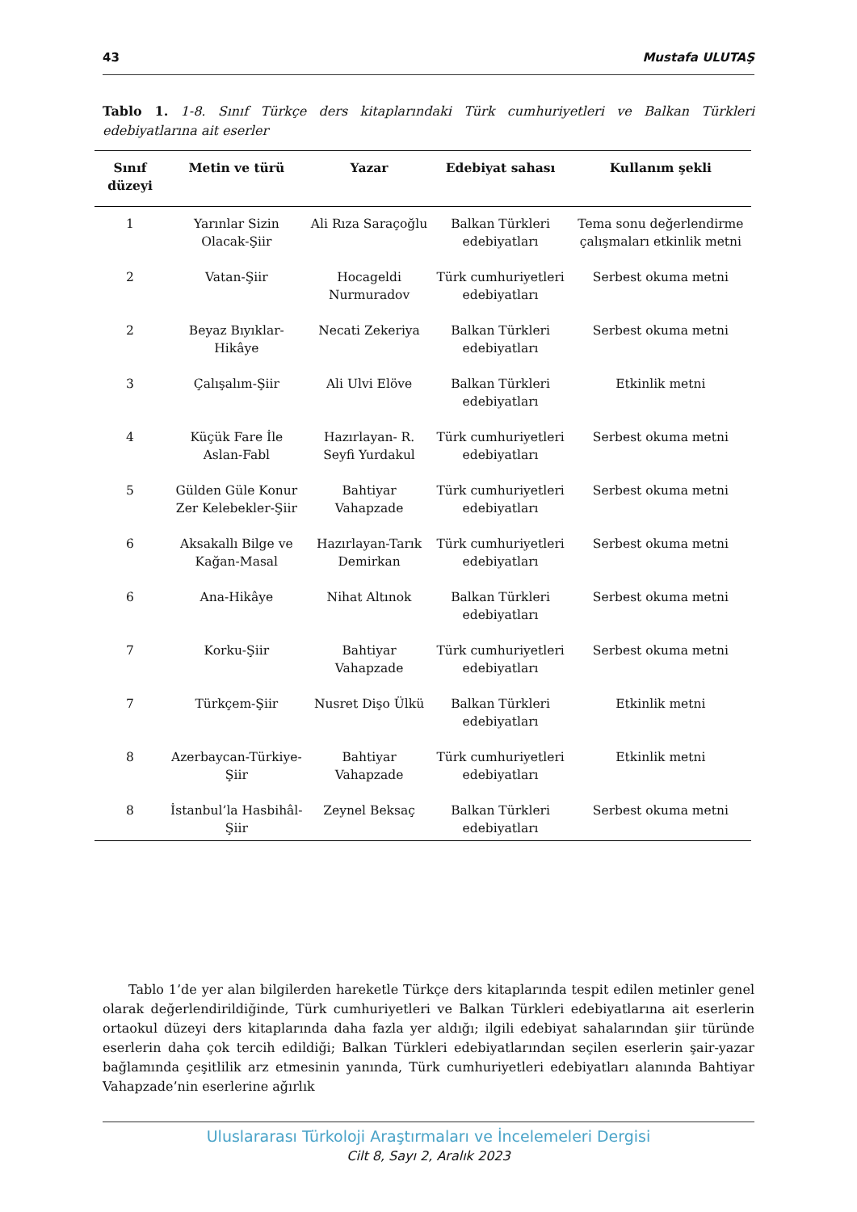43 Mustafa ULUTAŞ
Tablo 1. 1-8. Sınıf Türkçe ders kitaplarındaki Türk cumhuriyetleri ve Balkan Türkleri edebiyatlarına ait eserler
| Sınıf düzeyi | Metin ve türü | Yazar | Edebiyat sahası | Kullanım şekli |
| --- | --- | --- | --- | --- |
| 1 | Yarınlar Sizin Olacak-Şiir | Ali Rıza Saraçoğlu | Balkan Türkleri edebiyatları | Tema sonu değerlendirme çalışmaları etkinlik metni |
| 2 | Vatan-Şiir | Hocageldi Nurmuradov | Türk cumhuriyetleri edebiyatları | Serbest okuma metni |
| 2 | Beyaz Bıyıklar-Hikâye | Necati Zekeriya | Balkan Türkleri edebiyatları | Serbest okuma metni |
| 3 | Çalışalım-Şiir | Ali Ulvi Elöve | Balkan Türkleri edebiyatları | Etkinlik metni |
| 4 | Küçük Fare İle Aslan-Fabl | Hazırlayan- R. Seyfi Yurdakul | Türk cumhuriyetleri edebiyatları | Serbest okuma metni |
| 5 | Gülden Güle Konur Zer Kelebekler-Şiir | Bahtiyar Vahapzade | Türk cumhuriyetleri edebiyatları | Serbest okuma metni |
| 6 | Aksakallı Bilge ve Kağan-Masal | Hazırlayan-Tarık Demirkan | Türk cumhuriyetleri edebiyatları | Serbest okuma metni |
| 6 | Ana-Hikâye | Nihat Altınok | Balkan Türkleri edebiyatları | Serbest okuma metni |
| 7 | Korku-Şiir | Bahtiyar Vahapzade | Türk cumhuriyetleri edebiyatları | Serbest okuma metni |
| 7 | Türkçem-Şiir | Nusret Dişo Ülkü | Balkan Türkleri edebiyatları | Etkinlik metni |
| 8 | Azerbaycan-Türkiye-Şiir | Bahtiyar Vahapzade | Türk cumhuriyetleri edebiyatları | Etkinlik metni |
| 8 | İstanbul’la Hasbihâl-Şiir | Zeynel Beksaç | Balkan Türkleri edebiyatları | Serbest okuma metni |
  Tablo 1’de yer alan bilgilerden hareketle Türkçe ders kitaplarında tespit edilen metinler genel olarak değerlendirildiğinde, Türk cumhuriyetleri ve Balkan Türkleri edebiyatlarına ait eserlerin ortaokul düzeyi ders kitaplarında daha fazla yer aldığı; ilgili edebiyat sahalarından şiir türünde eserlerin daha çok tercih edildiği; Balkan Türkleri edebiyatlarından seçilen eserlerin şair-yazar bağlamında çeşitlilik arz etmesinin yanında, Türk cumhuriyetleri edebiyatları alanında Bahtiyar Vahapzade’nin eserlerine ağırlık
Uluslararası Türkoloji Araştırmaları ve İncelemeleri Dergisi
Cilt 8, Sayı 2, Aralık 2023